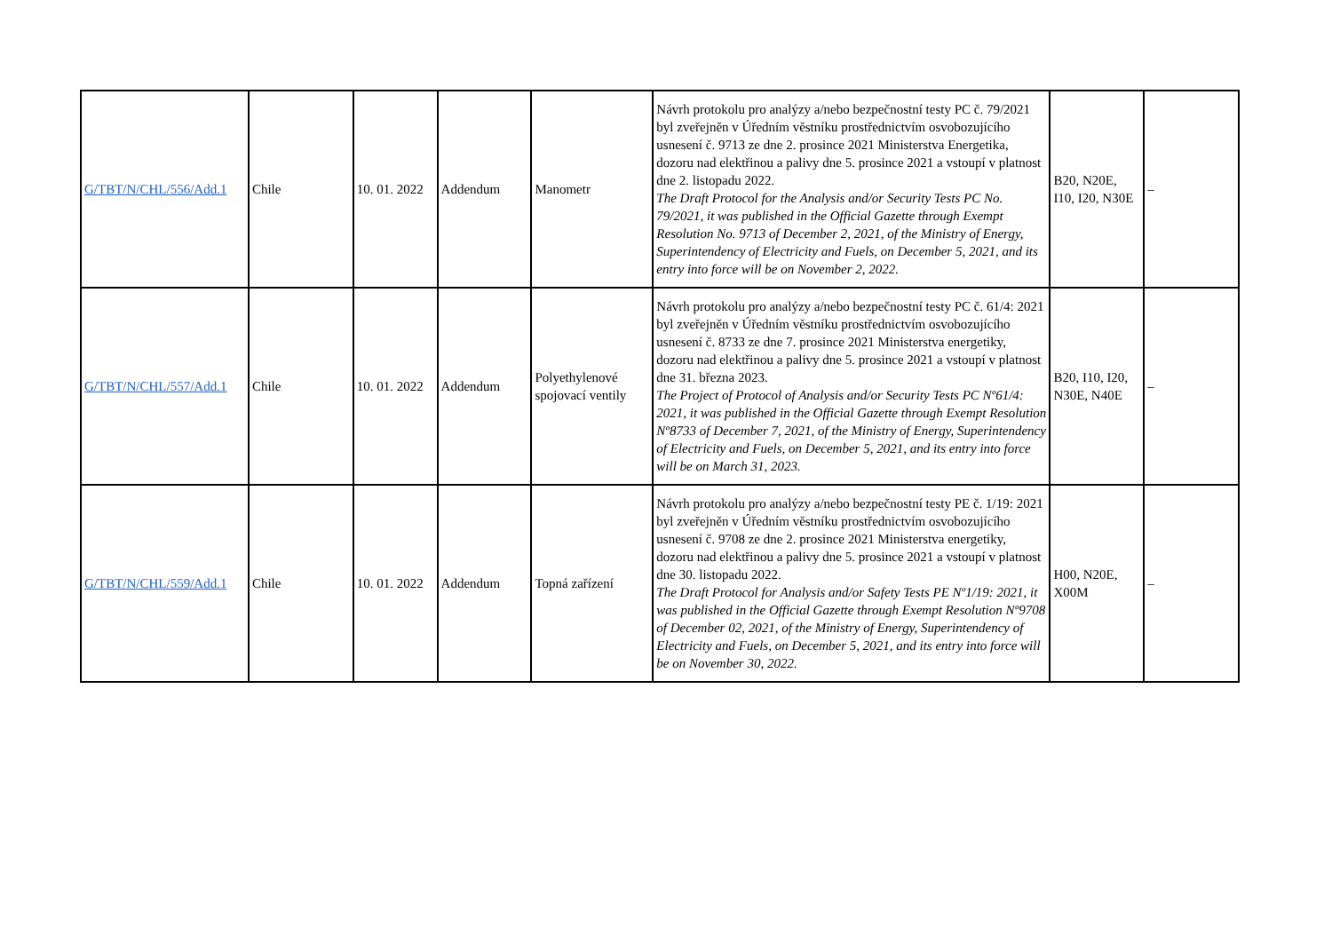| G/TBT/N/CHL/556/Add.1 | Chile | 10. 01. 2022 | Addendum | Manometr | Návrh protokolu pro analýzy a/nebo bezpečnostní testy PC č. 79/2021 byl zveřejněn v Úředním věstníku prostřednictvím osvobozujícího usnesení č. 9713 ze dne 2. prosince 2021 Ministerstva Energetika, dozoru nad elektřinou a palivy dne 5. prosince 2021 a vstoupí v platnost dne 2. listopadu 2022. The Draft Protocol for the Analysis and/or Security Tests PC No. 79/2021, it was published in the Official Gazette through Exempt Resolution No. 9713 of December 2, 2021, of the Ministry of Energy, Superintendency of Electricity and Fuels, on December 5, 2021, and its entry into force will be on November 2, 2022. | B20, N20E, I10, I20, N30E | – |
| G/TBT/N/CHL/557/Add.1 | Chile | 10. 01. 2022 | Addendum | Polyethylenové spojovací ventily | Návrh protokolu pro analýzy a/nebo bezpečnostní testy PC č. 61/4: 2021 byl zveřejněn v Úředním věstníku prostřednictvím osvobozujícího usnesení č. 8733 ze dne 7. prosince 2021 Ministerstva energetiky, dozoru nad elektřinou a palivy dne 5. prosince 2021 a vstoupí v platnost dne 31. března 2023. The Project of Protocol of Analysis and/or Security Tests PC Nº61/4: 2021, it was published in the Official Gazette through Exempt Resolution Nº8733 of December 7, 2021, of the Ministry of Energy, Superintendency of Electricity and Fuels, on December 5, 2021, and its entry into force will be on March 31, 2023. | B20, I10, I20, N30E, N40E | – |
| G/TBT/N/CHL/559/Add.1 | Chile | 10. 01. 2022 | Addendum | Topná zařízení | Návrh protokolu pro analýzy a/nebo bezpečnostní testy PE č. 1/19: 2021 byl zveřejněn v Úředním věstníku prostřednictvím osvobozujícího usnesení č. 9708 ze dne 2. prosince 2021 Ministerstva energetiky, dozoru nad elektřinou a palivy dne 5. prosince 2021 a vstoupí v platnost dne 30. listopadu 2022. The Draft Protocol for Analysis and/or Safety Tests PE Nº1/19: 2021, it was published in the Official Gazette through Exempt Resolution Nº9708 of December 02, 2021, of the Ministry of Energy, Superintendency of Electricity and Fuels, on December 5, 2021, and its entry into force will be on November 30, 2022. | H00, N20E, X00M | – |